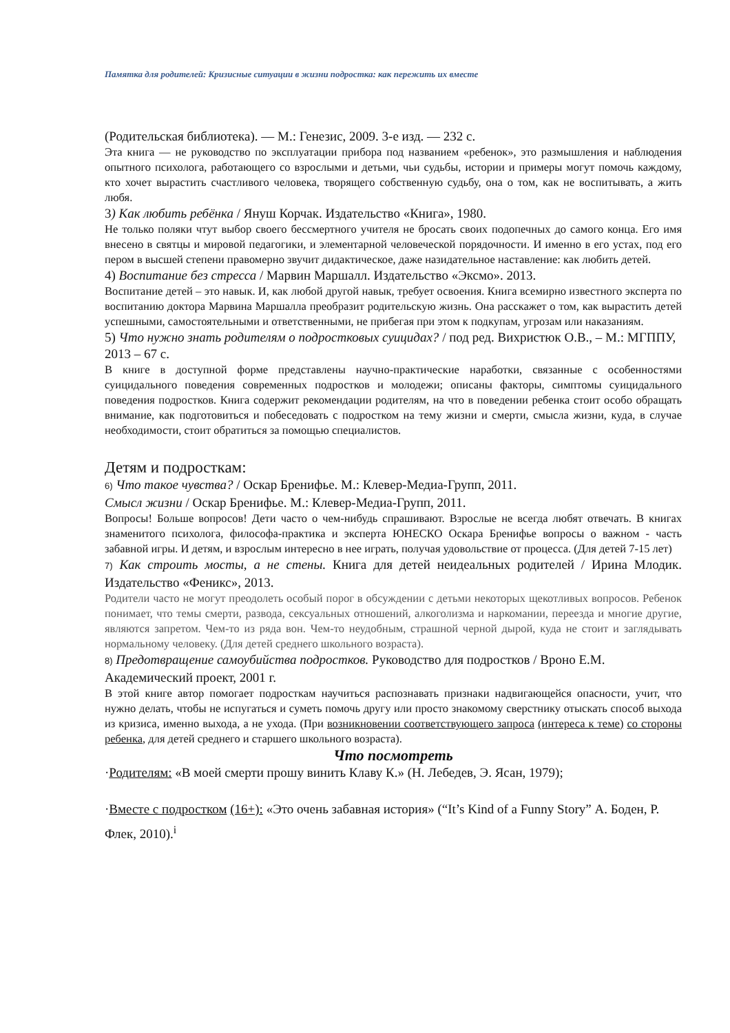Памятка для родителей: Кризисные ситуации в жизни подростка: как пережить их вместе
(Родительская библиотека). — М.: Генезис, 2009. 3-е изд. — 232 с.
Эта книга — не руководство по эксплуатации прибора под названием «ребенок», это размышления и наблюдения опытного психолога, работающего со взрослыми и детьми, чьи судьбы, истории и примеры могут помочь каждому, кто хочет вырастить счастливого человека, творящего собственную судьбу, она о том, как не воспитывать, а жить любя.
3) Как любить ребёнка / Януш Корчак. Издательство «Книга», 1980.
Не только поляки чтут выбор своего бессмертного учителя не бросать своих подопечных до самого конца. Его имя внесено в святцы и мировой педагогики, и элементарной человеческой порядочности. И именно в его устах, под его пером в высшей степени правомерно звучит дидактическое, даже назидательное наставление: как любить детей.
4) Воспитание без стресса / Марвин Маршалл. Издательство «Эксмо». 2013.
Воспитание детей – это навык. И, как любой другой навык, требует освоения. Книга всемирно известного эксперта по воспитанию доктора Марвина Маршалла преобразит родительскую жизнь. Она расскажет о том, как вырастить детей успешными, самостоятельными и ответственными, не прибегая при этом к подкупам, угрозам или наказаниям.
5) Что нужно знать родителям о подростковых суицидах? / под ред. Вихристюк О.В., – М.: МГППУ, 2013 – 67 с.
В книге в доступной форме представлены научно-практические наработки, связанные с особенностями суицидального поведения современных подростков и молодежи; описаны факторы, симптомы суицидального поведения подростков. Книга содержит рекомендации родителям, на что в поведении ребенка стоит особо обращать внимание, как подготовиться и побеседовать с подростком на тему жизни и смерти, смысла жизни, куда, в случае необходимости, стоит обратиться за помощью специалистов.
Детям и подросткам:
6) Что такое чувства? / Оскар Бренифье. М.: Клевер-Медиа-Групп, 2011.
Смысл жизни / Оскар Бренифье. М.: Клевер-Медиа-Групп, 2011.
Вопросы! Больше вопросов! Дети часто о чем-нибудь спрашивают. Взрослые не всегда любят отвечать. В книгах знаменитого психолога, философа-практика и эксперта ЮНЕСКО Оскара Бренифье вопросы о важном - часть забавной игры. И детям, и взрослым интересно в нее играть, получая удовольствие от процесса. (Для детей 7-15 лет)
7) Как строить мосты, а не стены. Книга для детей неидеальных родителей / Ирина Млодик. Издательство «Феникс», 2013.
Родители часто не могут преодолеть особый порог в обсуждении с детьми некоторых щекотливых вопросов. Ребенок понимает, что темы смерти, развода, сексуальных отношений, алкоголизма и наркомании, переезда и многие другие, являются запретом. Чем-то из ряда вон. Чем-то неудобным, страшной черной дырой, куда не стоит и заглядывать нормальному человеку. (Для детей среднего школьного возраста).
8) Предотвращение самоубийства подростков. Руководство для подростков / Вроно Е.М. Академический проект, 2001 г.
В этой книге автор помогает подросткам научиться распознавать признаки надвигающейся опасности, учит, что нужно делать, чтобы не испугаться и суметь помочь другу или просто знакомому сверстнику отыскать способ выхода из кризиса, именно выхода, а не ухода. (При возникновении соответствующего запроса (интереса к теме) со стороны ребенка, для детей среднего и старшего школьного возраста).
Что посмотреть
·Родителям: «В моей смерти прошу винить Клаву К.» (Н. Лебедев, Э. Ясан, 1979);
·Вместе с подростком (16+): «Это очень забавная история» (“It’s Kind of a Funny Story” А. Боден, Р. Флек, 2010).<sup>i</sup>